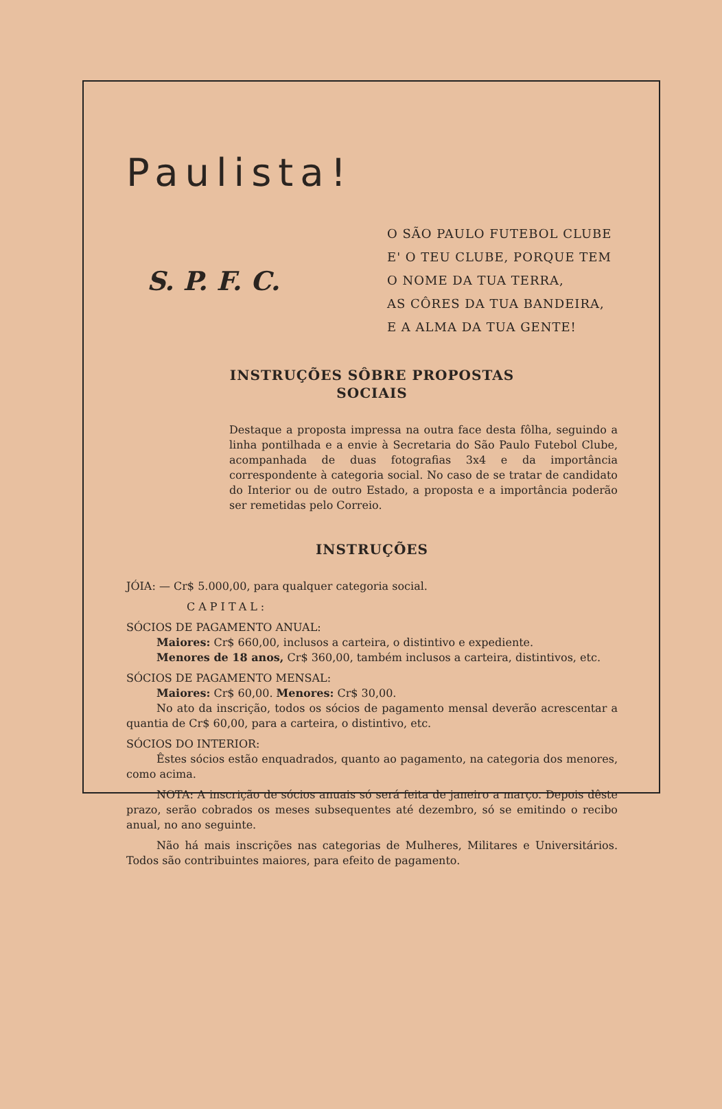Paulista!
S. P. F. C.
O SÃO PAULO FUTEBOL CLUBE
E' O TEU CLUBE, PORQUE TEM
O NOME DA TUA TERRA,
AS CÔRES DA TUA BANDEIRA,
E A ALMA DA TUA GENTE!
INSTRUÇÕES SÔBRE PROPOSTAS
SOCIAIS
Destaque a proposta impressa na outra face desta fôlha, seguindo a linha pontilhada e a envie à Secretaria do São Paulo Futebol Clube, acompanhada de duas fotografias 3x4 e da importância correspondente à categoria social. No caso de se tratar de candidato do Interior ou de outro Estado, a proposta e a importância poderão ser remetidas pelo Correio.
INSTRUÇÕES
JÓIA: — Cr$ 5.000,00, para qualquer categoria social.
CAPITAL:
SÓCIOS DE PAGAMENTO ANUAL:
Maiores: Cr$ 660,00, inclusos a carteira, o distintivo e expediente.
Menores de 18 anos, Cr$ 360,00, também inclusos a carteira, distintivos, etc.
SÓCIOS DE PAGAMENTO MENSAL:
Maiores: Cr$ 60,00. Menores: Cr$ 30,00.
No ato da inscrição, todos os sócios de pagamento mensal deverão acrescentar a quantia de Cr$ 60,00, para a carteira, o distintivo, etc.
SÓCIOS DO INTERIOR:
Êstes sócios estão enquadrados, quanto ao pagamento, na categoria dos menores, como acima.
NOTA: A inscrição de sócios anuais só será feita de janeiro a março. Depois dêste prazo, serão cobrados os meses subsequentes até dezembro, só se emitindo o recibo anual, no ano seguinte.
Não há mais inscrições nas categorias de Mulheres, Militares e Universitários. Todos são contribuintes maiores, para efeito de pagamento.